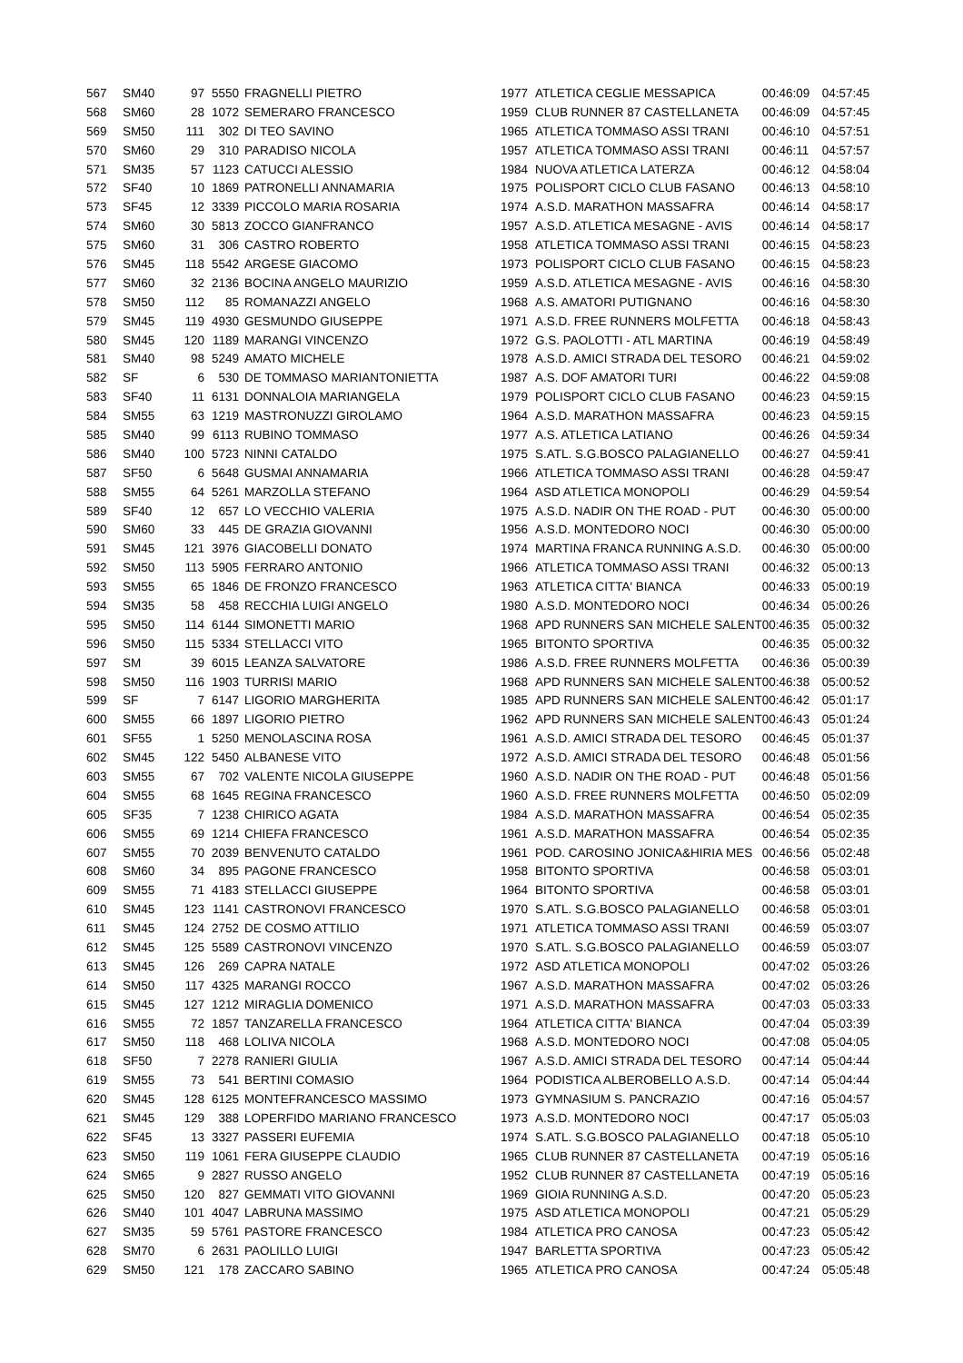| 567 | SM40 | 97 | 5550 | FRAGNELLI PIETRO | 1977 | ATLETICA CEGLIE MESSAPICA | 00:46:09 | 04:57:45 |
| 568 | SM60 | 28 | 1072 | SEMERARO FRANCESCO | 1959 | CLUB RUNNER 87 CASTELLANETA | 00:46:09 | 04:57:45 |
| 569 | SM50 | 111 | 302 | DI TEO SAVINO | 1965 | ATLETICA TOMMASO ASSI TRANI | 00:46:10 | 04:57:51 |
| 570 | SM60 | 29 | 310 | PARADISO NICOLA | 1957 | ATLETICA TOMMASO ASSI TRANI | 00:46:11 | 04:57:57 |
| 571 | SM35 | 57 | 1123 | CATUCCI ALESSIO | 1984 | NUOVA ATLETICA LATERZA | 00:46:12 | 04:58:04 |
| 572 | SF40 | 10 | 1869 | PATRONELLI ANNAMARIA | 1975 | POLISPORT CICLO CLUB FASANO | 00:46:13 | 04:58:10 |
| 573 | SF45 | 12 | 3339 | PICCOLO MARIA ROSARIA | 1974 | A.S.D. MARATHON MASSAFRA | 00:46:14 | 04:58:17 |
| 574 | SM60 | 30 | 5813 | ZOCCO GIANFRANCO | 1957 | A.S.D. ATLETICA MESAGNE - AVIS | 00:46:14 | 04:58:17 |
| 575 | SM60 | 31 | 306 | CASTRO ROBERTO | 1958 | ATLETICA TOMMASO ASSI TRANI | 00:46:15 | 04:58:23 |
| 576 | SM45 | 118 | 5542 | ARGESE GIACOMO | 1973 | POLISPORT CICLO CLUB FASANO | 00:46:15 | 04:58:23 |
| 577 | SM60 | 32 | 2136 | BOCINA ANGELO MAURIZIO | 1959 | A.S.D. ATLETICA MESAGNE - AVIS | 00:46:16 | 04:58:30 |
| 578 | SM50 | 112 | 85 | ROMANAZZI ANGELO | 1968 | A.S. AMATORI PUTIGNANO | 00:46:16 | 04:58:30 |
| 579 | SM45 | 119 | 4930 | GESMUNDO GIUSEPPE | 1971 | A.S.D. FREE RUNNERS MOLFETTA | 00:46:18 | 04:58:43 |
| 580 | SM45 | 120 | 1189 | MARANGI VINCENZO | 1972 | G.S. PAOLOTTI - ATL MARTINA | 00:46:19 | 04:58:49 |
| 581 | SM40 | 98 | 5249 | AMATO MICHELE | 1978 | A.S.D. AMICI STRADA DEL TESORO | 00:46:21 | 04:59:02 |
| 582 | SF | 6 | 530 | DE TOMMASO MARIANTONIETTA | 1987 | A.S. DOF AMATORI TURI | 00:46:22 | 04:59:08 |
| 583 | SF40 | 11 | 6131 | DONNALOIA MARIANGELA | 1979 | POLISPORT CICLO CLUB FASANO | 00:46:23 | 04:59:15 |
| 584 | SM55 | 63 | 1219 | MASTRONUZZI GIROLAMO | 1964 | A.S.D. MARATHON MASSAFRA | 00:46:23 | 04:59:15 |
| 585 | SM40 | 99 | 6113 | RUBINO TOMMASO | 1977 | A.S. ATLETICA LATIANO | 00:46:26 | 04:59:34 |
| 586 | SM40 | 100 | 5723 | NINNI CATALDO | 1975 | S.ATL. S.G.BOSCO PALAGIANELLO | 00:46:27 | 04:59:41 |
| 587 | SF50 | 6 | 5648 | GUSMAI ANNAMARIA | 1966 | ATLETICA TOMMASO ASSI TRANI | 00:46:28 | 04:59:47 |
| 588 | SM55 | 64 | 5261 | MARZOLLA STEFANO | 1964 | ASD ATLETICA MONOPOLI | 00:46:29 | 04:59:54 |
| 589 | SF40 | 12 | 657 | LO VECCHIO VALERIA | 1975 | A.S.D. NADIR ON THE ROAD - PUT | 00:46:30 | 05:00:00 |
| 590 | SM60 | 33 | 445 | DE GRAZIA GIOVANNI | 1956 | A.S.D. MONTEDORO NOCI | 00:46:30 | 05:00:00 |
| 591 | SM45 | 121 | 3976 | GIACOBELLI DONATO | 1974 | MARTINA FRANCA RUNNING A.S.D. | 00:46:30 | 05:00:00 |
| 592 | SM50 | 113 | 5905 | FERRARO ANTONIO | 1966 | ATLETICA TOMMASO ASSI TRANI | 00:46:32 | 05:00:13 |
| 593 | SM55 | 65 | 1846 | DE FRONZO FRANCESCO | 1963 | ATLETICA CITTA' BIANCA | 00:46:33 | 05:00:19 |
| 594 | SM35 | 58 | 458 | RECCHIA LUIGI ANGELO | 1980 | A.S.D. MONTEDORO NOCI | 00:46:34 | 05:00:26 |
| 595 | SM50 | 114 | 6144 | SIMONETTI MARIO | 1968 | APD RUNNERS SAN MICHELE SALENT | 00:46:35 | 05:00:32 |
| 596 | SM50 | 115 | 5334 | STELLACCI VITO | 1965 | BITONTO SPORTIVA | 00:46:35 | 05:00:32 |
| 597 | SM | 39 | 6015 | LEANZA SALVATORE | 1986 | A.S.D. FREE RUNNERS MOLFETTA | 00:46:36 | 05:00:39 |
| 598 | SM50 | 116 | 1903 | TURRISI MARIO | 1968 | APD RUNNERS SAN MICHELE SALENT | 00:46:38 | 05:00:52 |
| 599 | SF | 7 | 6147 | LIGORIO MARGHERITA | 1985 | APD RUNNERS SAN MICHELE SALENT | 00:46:42 | 05:01:17 |
| 600 | SM55 | 66 | 1897 | LIGORIO PIETRO | 1962 | APD RUNNERS SAN MICHELE SALENT | 00:46:43 | 05:01:24 |
| 601 | SF55 | 1 | 5250 | MENOLASCINA ROSA | 1961 | A.S.D. AMICI STRADA DEL TESORO | 00:46:45 | 05:01:37 |
| 602 | SM45 | 122 | 5450 | ALBANESE VITO | 1972 | A.S.D. AMICI STRADA DEL TESORO | 00:46:48 | 05:01:56 |
| 603 | SM55 | 67 | 702 | VALENTE NICOLA GIUSEPPE | 1960 | A.S.D. NADIR ON THE ROAD - PUT | 00:46:48 | 05:01:56 |
| 604 | SM55 | 68 | 1645 | REGINA FRANCESCO | 1960 | A.S.D. FREE RUNNERS MOLFETTA | 00:46:50 | 05:02:09 |
| 605 | SF35 | 7 | 1238 | CHIRICO AGATA | 1984 | A.S.D. MARATHON MASSAFRA | 00:46:54 | 05:02:35 |
| 606 | SM55 | 69 | 1214 | CHIEFA FRANCESCO | 1961 | A.S.D. MARATHON MASSAFRA | 00:46:54 | 05:02:35 |
| 607 | SM55 | 70 | 2039 | BENVENUTO CATALDO | 1961 | POD. CAROSINO JONICA&HIRIA MES | 00:46:56 | 05:02:48 |
| 608 | SM60 | 34 | 895 | PAGONE FRANCESCO | 1958 | BITONTO SPORTIVA | 00:46:58 | 05:03:01 |
| 609 | SM55 | 71 | 4183 | STELLACCI GIUSEPPE | 1964 | BITONTO SPORTIVA | 00:46:58 | 05:03:01 |
| 610 | SM45 | 123 | 1141 | CASTRONOVI FRANCESCO | 1970 | S.ATL. S.G.BOSCO PALAGIANELLO | 00:46:58 | 05:03:01 |
| 611 | SM45 | 124 | 2752 | DE COSMO ATTILIO | 1971 | ATLETICA TOMMASO ASSI TRANI | 00:46:59 | 05:03:07 |
| 612 | SM45 | 125 | 5589 | CASTRONOVI VINCENZO | 1970 | S.ATL. S.G.BOSCO PALAGIANELLO | 00:46:59 | 05:03:07 |
| 613 | SM45 | 126 | 269 | CAPRA NATALE | 1972 | ASD ATLETICA MONOPOLI | 00:47:02 | 05:03:26 |
| 614 | SM50 | 117 | 4325 | MARANGI ROCCO | 1967 | A.S.D. MARATHON MASSAFRA | 00:47:02 | 05:03:26 |
| 615 | SM45 | 127 | 1212 | MIRAGLIA DOMENICO | 1971 | A.S.D. MARATHON MASSAFRA | 00:47:03 | 05:03:33 |
| 616 | SM55 | 72 | 1857 | TANZARELLA FRANCESCO | 1964 | ATLETICA CITTA' BIANCA | 00:47:04 | 05:03:39 |
| 617 | SM50 | 118 | 468 | LOLIVA NICOLA | 1968 | A.S.D. MONTEDORO NOCI | 00:47:08 | 05:04:05 |
| 618 | SF50 | 7 | 2278 | RANIERI GIULIA | 1967 | A.S.D. AMICI STRADA DEL TESORO | 00:47:14 | 05:04:44 |
| 619 | SM55 | 73 | 541 | BERTINI COMASIO | 1964 | PODISTICA ALBEROBELLO A.S.D. | 00:47:14 | 05:04:44 |
| 620 | SM45 | 128 | 6125 | MONTEFRANCESCO MASSIMO | 1973 | GYMNASIUM S. PANCRAZIO | 00:47:16 | 05:04:57 |
| 621 | SM45 | 129 | 388 | LOPERFIDO MARIANO FRANCESCO | 1973 | A.S.D. MONTEDORO NOCI | 00:47:17 | 05:05:03 |
| 622 | SF45 | 13 | 3327 | PASSERI EUFEMIA | 1974 | S.ATL. S.G.BOSCO PALAGIANELLO | 00:47:18 | 05:05:10 |
| 623 | SM50 | 119 | 1061 | FERA GIUSEPPE CLAUDIO | 1965 | CLUB RUNNER 87 CASTELLANETA | 00:47:19 | 05:05:16 |
| 624 | SM65 | 9 | 2827 | RUSSO ANGELO | 1952 | CLUB RUNNER 87 CASTELLANETA | 00:47:19 | 05:05:16 |
| 625 | SM50 | 120 | 827 | GEMMATI VITO GIOVANNI | 1969 | GIOIA RUNNING A.S.D. | 00:47:20 | 05:05:23 |
| 626 | SM40 | 101 | 4047 | LABRUNA MASSIMO | 1975 | ASD ATLETICA MONOPOLI | 00:47:21 | 05:05:29 |
| 627 | SM35 | 59 | 5761 | PASTORE FRANCESCO | 1984 | ATLETICA PRO CANOSA | 00:47:23 | 05:05:42 |
| 628 | SM70 | 6 | 2631 | PAOLILLO LUIGI | 1947 | BARLETTA SPORTIVA | 00:47:23 | 05:05:42 |
| 629 | SM50 | 121 | 178 | ZACCARO SABINO | 1965 | ATLETICA PRO CANOSA | 00:47:24 | 05:05:48 |